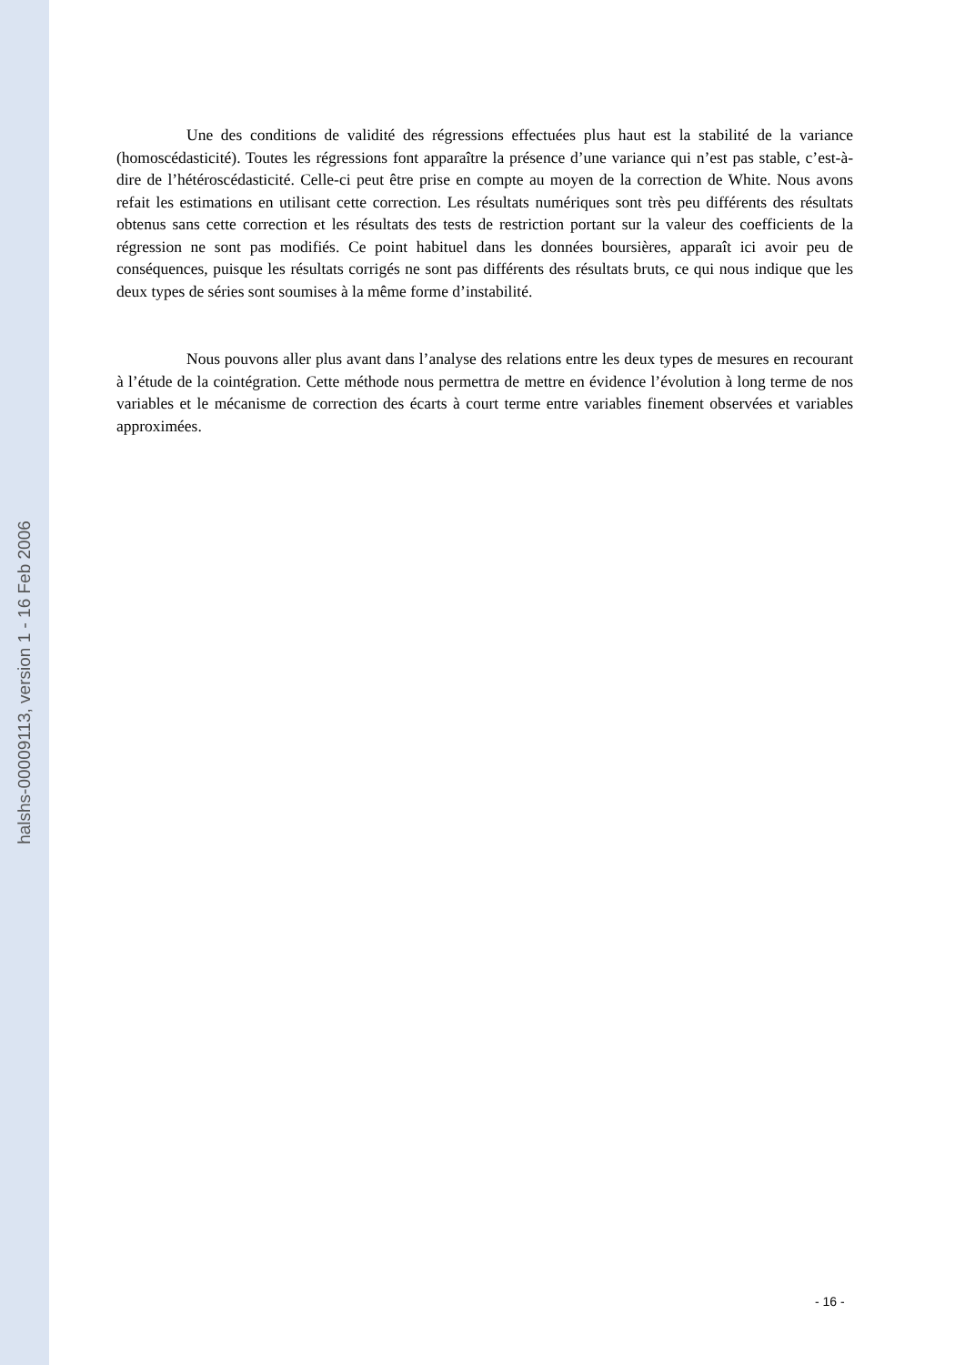halshs-00009113, version 1 - 16 Feb 2006
Une des conditions de validité des régressions effectuées plus haut est la stabilité de la variance (homoscédasticité). Toutes les régressions font apparaître la présence d’une variance qui n’est pas stable, c’est-à-dire de l’hétéroscédasticité. Celle-ci peut être prise en compte au moyen de la correction de White. Nous avons refait les estimations en utilisant cette correction. Les résultats numériques sont très peu différents des résultats obtenus sans cette correction et les résultats des tests de restriction portant sur la valeur des coefficients de la régression ne sont pas modifiés. Ce point habituel dans les données boursières, apparaît ici avoir peu de conséquences, puisque les résultats corrigés ne sont pas différents des résultats bruts, ce qui nous indique que les deux types de séries sont soumises à la même forme d’instabilité.
Nous pouvons aller plus avant dans l’analyse des relations entre les deux types de mesures en recourant à l’étude de la cointégration. Cette méthode nous permettra de mettre en évidence l’évolution à long terme de nos variables et le mécanisme de correction des écarts à court terme entre variables finement observées et variables approximées.
- 16 -